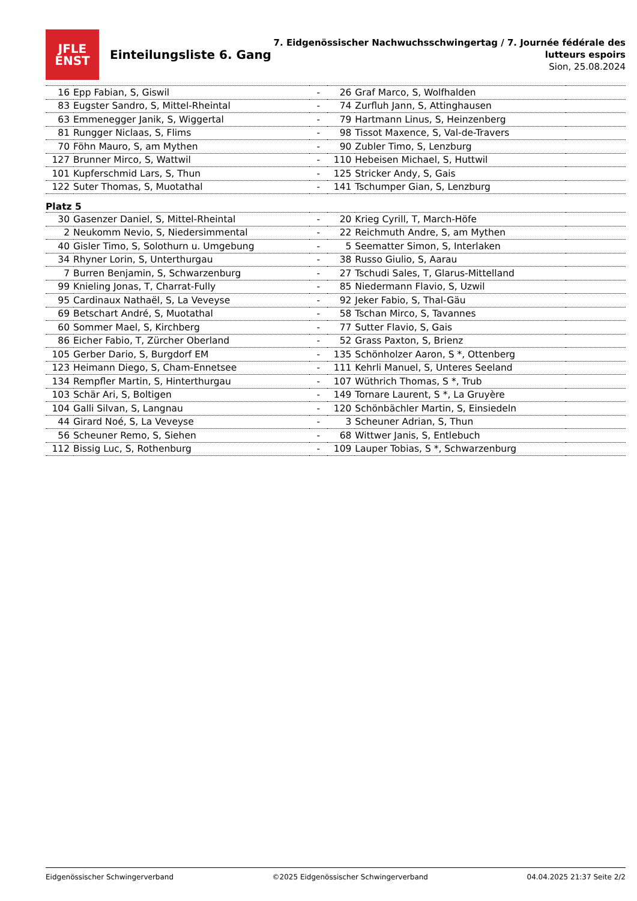JFLE
ENST
Einteilungsliste 6. Gang
7. Eidgenössischer Nachwuchsschwingertag / 7. Journée fédérale des
lutteurs espoirs
Sion, 25.08.2024
| 16 | Epp Fabian, S, Giswil | - | 26 | Graf Marco, S, Wolfhalden | |
| 83 | Eugster Sandro, S, Mittel-Rheintal | - | 74 | Zurfluh Jann, S, Attinghausen | |
| 63 | Emmenegger Janik, S, Wiggertal | - | 79 | Hartmann Linus, S, Heinzenberg | |
| 81 | Rungger Niclaas, S, Flims | - | 98 | Tissot Maxence, S, Val-de-Travers | |
| 70 | Föhn Mauro, S, am Mythen | - | 90 | Zubler Timo, S, Lenzburg | |
| 127 | Brunner Mirco, S, Wattwil | - | 110 | Hebeisen Michael, S, Huttwil | |
| 101 | Kupferschmid Lars, S, Thun | - | 125 | Stricker Andy, S, Gais | |
| 122 | Suter Thomas, S, Muotathal | - | 141 | Tschumper Gian, S, Lenzburg | |
| Platz 5 | | | | | |
| 30 | Gasenzer Daniel, S, Mittel-Rheintal | - | 20 | Krieg Cyrill, T, March-Höfe | |
| 2 | Neukomm Nevio, S, Niedersimmental | - | 22 | Reichmuth Andre, S, am Mythen | |
| 40 | Gisler Timo, S, Solothurn u. Umgebung | - | 5 | Seematter Simon, S, Interlaken | |
| 34 | Rhyner Lorin, S, Unterthurgau | - | 38 | Russo Giulio, S, Aarau | |
| 7 | Burren Benjamin, S, Schwarzenburg | - | 27 | Tschudi Sales, T, Glarus-Mittelland | |
| 99 | Knieling Jonas, T, Charrat-Fully | - | 85 | Niedermann Flavio, S, Uzwil | |
| 95 | Cardinaux Nathaël, S, La Veveyse | - | 92 | Jeker Fabio, S, Thal-Gäu | |
| 69 | Betschart André, S, Muotathal | - | 58 | Tschan Mirco, S, Tavannes | |
| 60 | Sommer Mael, S, Kirchberg | - | 77 | Sutter Flavio, S, Gais | |
| 86 | Eicher Fabio, T, Zürcher Oberland | - | 52 | Grass Paxton, S, Brienz | |
| 105 | Gerber Dario, S, Burgdorf EM | - | 135 | Schönholzer Aaron, S *, Ottenberg | |
| 123 | Heimann Diego, S, Cham-Ennetsee | - | 111 | Kehrli Manuel, S, Unteres Seeland | |
| 134 | Rempfler Martin, S, Hinterthurgau | - | 107 | Wüthrich Thomas, S *, Trub | |
| 103 | Schär Ari, S, Boltigen | - | 149 | Tornare Laurent, S *, La Gruyère | |
| 104 | Galli Silvan, S, Langnau | - | 120 | Schönbächler Martin, S, Einsiedeln | |
| 44 | Girard Noé, S, La Veveyse | - | 3 | Scheuner Adrian, S, Thun | |
| 56 | Scheuner Remo, S, Siehen | - | 68 | Wittwer Janis, S, Entlebuch | |
| 112 | Bissig Luc, S, Rothenburg | - | 109 | Lauper Tobias, S *, Schwarzenburg | |
Eidgenössischer Schwingerverband ©2025 Eidgenössischer Schwingerverband 04.04.2025 21:37 Seite 2/2